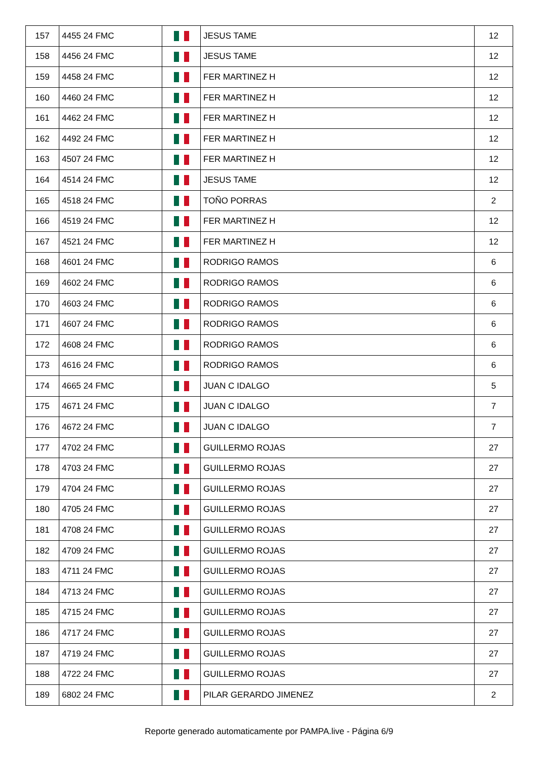| 157 | 4455 24 FMC | | JESUS TAME | 12 |
| 158 | 4456 24 FMC | | JESUS TAME | 12 |
| 159 | 4458 24 FMC | | FER MARTINEZ H | 12 |
| 160 | 4460 24 FMC | | FER MARTINEZ H | 12 |
| 161 | 4462 24 FMC | | FER MARTINEZ H | 12 |
| 162 | 4492 24 FMC | | FER MARTINEZ H | 12 |
| 163 | 4507 24 FMC | | FER MARTINEZ H | 12 |
| 164 | 4514 24 FMC | | JESUS TAME | 12 |
| 165 | 4518 24 FMC | | TOÑO PORRAS | 2 |
| 166 | 4519 24 FMC | | FER MARTINEZ H | 12 |
| 167 | 4521 24 FMC | | FER MARTINEZ H | 12 |
| 168 | 4601 24 FMC | | RODRIGO RAMOS | 6 |
| 169 | 4602 24 FMC | | RODRIGO RAMOS | 6 |
| 170 | 4603 24 FMC | | RODRIGO RAMOS | 6 |
| 171 | 4607 24 FMC | | RODRIGO RAMOS | 6 |
| 172 | 4608 24 FMC | | RODRIGO RAMOS | 6 |
| 173 | 4616 24 FMC | | RODRIGO RAMOS | 6 |
| 174 | 4665 24 FMC | | JUAN C IDALGO | 5 |
| 175 | 4671 24 FMC | | JUAN C IDALGO | 7 |
| 176 | 4672 24 FMC | | JUAN C IDALGO | 7 |
| 177 | 4702 24 FMC | | GUILLERMO ROJAS | 27 |
| 178 | 4703 24 FMC | | GUILLERMO ROJAS | 27 |
| 179 | 4704 24 FMC | | GUILLERMO ROJAS | 27 |
| 180 | 4705 24 FMC | | GUILLERMO ROJAS | 27 |
| 181 | 4708 24 FMC | | GUILLERMO ROJAS | 27 |
| 182 | 4709 24 FMC | | GUILLERMO ROJAS | 27 |
| 183 | 4711 24 FMC | | GUILLERMO ROJAS | 27 |
| 184 | 4713 24 FMC | | GUILLERMO ROJAS | 27 |
| 185 | 4715 24 FMC | | GUILLERMO ROJAS | 27 |
| 186 | 4717 24 FMC | | GUILLERMO ROJAS | 27 |
| 187 | 4719 24 FMC | | GUILLERMO ROJAS | 27 |
| 188 | 4722 24 FMC | | GUILLERMO ROJAS | 27 |
| 189 | 6802 24 FMC | | PILAR GERARDO JIMENEZ | 2 |
Reporte generado automaticamente por PAMPA.live - Página 6/9